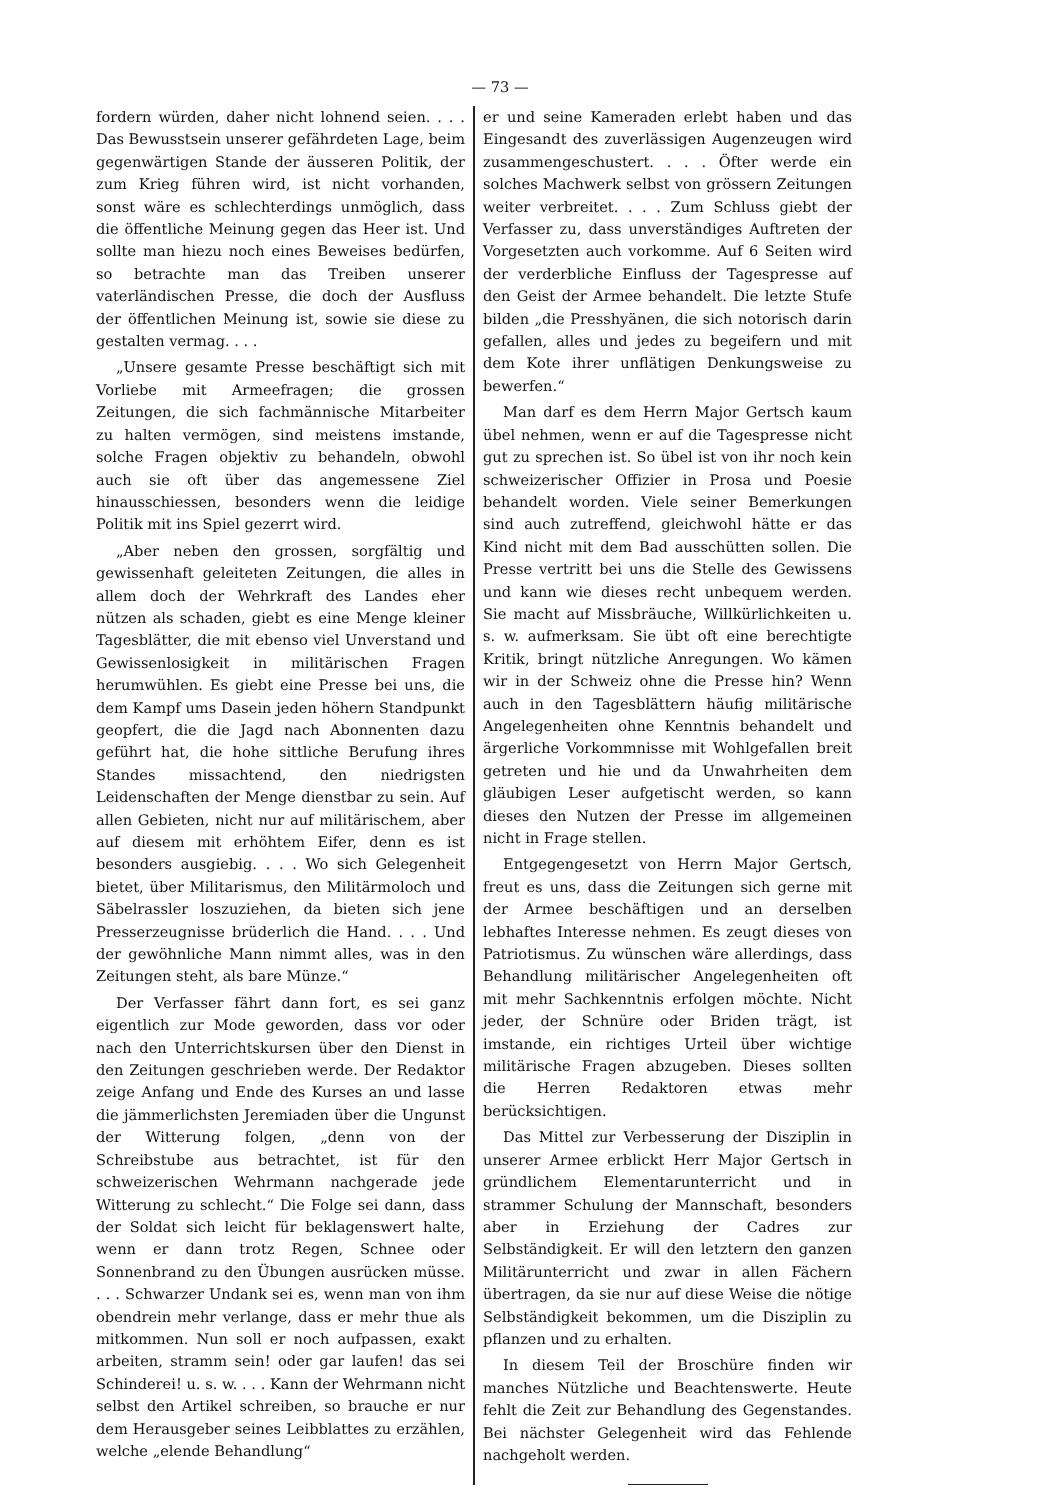— 73 —
fordern würden, daher nicht lohnend seien. . . . Das Bewusstsein unserer gefährdeten Lage, beim gegenwärtigen Stande der äusseren Politik, der zum Krieg führen wird, ist nicht vorhanden, sonst wäre es schlechterdings unmöglich, dass die öffentliche Meinung gegen das Heer ist. Und sollte man hiezu noch eines Beweises bedürfen, so betrachte man das Treiben unserer vaterländischen Presse, die doch der Ausfluss der öffentlichen Meinung ist, sowie sie diese zu gestalten vermag. . . .
„Unsere gesamte Presse beschäftigt sich mit Vorliebe mit Armeefragen; die grossen Zeitungen, die sich fachmännische Mitarbeiter zu halten vermögen, sind meistens imstande, solche Fragen objektiv zu behandeln, obwohl auch sie oft über das angemessene Ziel hinausschiessen, besonders wenn die leidige Politik mit ins Spiel gezerrt wird.
„Aber neben den grossen, sorgfältig und gewissenhaft geleiteten Zeitungen, die alles in allem doch der Wehrkraft des Landes eher nützen als schaden, giebt es eine Menge kleiner Tagesblätter, die mit ebenso viel Unverstand und Gewissenlosigkeit in militärischen Fragen herumwühlen. Es giebt eine Presse bei uns, die dem Kampf ums Dasein jeden höhern Standpunkt geopfert, die die Jagd nach Abonnenten dazu geführt hat, die hohe sittliche Berufung ihres Standes missachtend, den niedrigsten Leidenschaften der Menge dienstbar zu sein. Auf allen Gebieten, nicht nur auf militärischem, aber auf diesem mit erhöhtem Eifer, denn es ist besonders ausgiebig. . . . Wo sich Gelegenheit bietet, über Militarismus, den Militärmoloch und Säbelrassler loszuziehen, da bieten sich jene Presserzeugnisse brüderlich die Hand. . . . Und der gewöhnliche Mann nimmt alles, was in den Zeitungen steht, als bare Münze.“
Der Verfasser fährt dann fort, es sei ganz eigentlich zur Mode geworden, dass vor oder nach den Unterrichtskursen über den Dienst in den Zeitungen geschrieben werde. Der Redaktor zeige Anfang und Ende des Kurses an und lasse die jämmerlichsten Jeremiaden über die Ungunst der Witterung folgen, „denn von der Schreibstube aus betrachtet, ist für den schweizerischen Wehrmann nachgerade jede Witterung zu schlecht.“ Die Folge sei dann, dass der Soldat sich leicht für beklagenswert halte, wenn er dann trotz Regen, Schnee oder Sonnenbrand zu den Übungen ausrücken müsse. . . . Schwarzer Undank sei es, wenn man von ihm obendrein mehr verlange, dass er mehr thue als mitkommen. Nun soll er noch aufpassen, exakt arbeiten, stramm sein! oder gar laufen! das sei Schinderei! u. s. w. . . . Kann der Wehrmann nicht selbst den Artikel schreiben, so brauche er nur dem Herausgeber seines Leibblattes zu erzählen, welche „elende Behandlung“
er und seine Kameraden erlebt haben und das Eingesandt des zuverlässigen Augenzeugen wird zusammengeschustert. . . . Öfter werde ein solches Machwerk selbst von grössern Zeitungen weiter verbreitet. . . . Zum Schluss giebt der Verfasser zu, dass unverständiges Auftreten der Vorgesetzten auch vorkomme. Auf 6 Seiten wird der verderbliche Einfluss der Tagespresse auf den Geist der Armee behandelt. Die letzte Stufe bilden „die Presshyänen, die sich notorisch darin gefallen, alles und jedes zu begeifern und mit dem Kote ihrer unflätigen Denkungsweise zu bewerfen.“
Man darf es dem Herrn Major Gertsch kaum übel nehmen, wenn er auf die Tagespresse nicht gut zu sprechen ist. So übel ist von ihr noch kein schweizerischer Offizier in Prosa und Poesie behandelt worden. Viele seiner Bemerkungen sind auch zutreffend, gleichwohl hätte er das Kind nicht mit dem Bad ausschütten sollen. Die Presse vertritt bei uns die Stelle des Gewissens und kann wie dieses recht unbequem werden. Sie macht auf Missbräuche, Willkürlichkeiten u. s. w. aufmerksam. Sie übt oft eine berechtigte Kritik, bringt nützliche Anregungen. Wo kämen wir in der Schweiz ohne die Presse hin? Wenn auch in den Tagesblättern häufig militärische Angelegenheiten ohne Kenntnis behandelt und ärgerliche Vorkommnisse mit Wohlgefallen breit getreten und hie und da Unwahrheiten dem gläubigen Leser aufgetischt werden, so kann dieses den Nutzen der Presse im allgemeinen nicht in Frage stellen.
Entgegengesetzt von Herrn Major Gertsch, freut es uns, dass die Zeitungen sich gerne mit der Armee beschäftigen und an derselben lebhaftes Interesse nehmen. Es zeugt dieses von Patriotismus. Zu wünschen wäre allerdings, dass Behandlung militärischer Angelegenheiten oft mit mehr Sachkenntnis erfolgen möchte. Nicht jeder, der Schnüre oder Briden trägt, ist imstande, ein richtiges Urteil über wichtige militärische Fragen abzugeben. Dieses sollten die Herren Redaktoren etwas mehr berücksichtigen.
Das Mittel zur Verbesserung der Disziplin in unserer Armee erblickt Herr Major Gertsch in gründlichem Elementarunterricht und in strammer Schulung der Mannschaft, besonders aber in Erziehung der Cadres zur Selbständigkeit. Er will den letztern den ganzen Militärunterricht und zwar in allen Fächern übertragen, da sie nur auf diese Weise die nötige Selbständigkeit bekommen, um die Disziplin zu pflanzen und zu erhalten.
In diesem Teil der Broschüre finden wir manches Nützliche und Beachtenswerte. Heute fehlt die Zeit zur Behandlung des Gegenstandes. Bei nächster Gelegenheit wird das Fehlende nachgeholt werden.